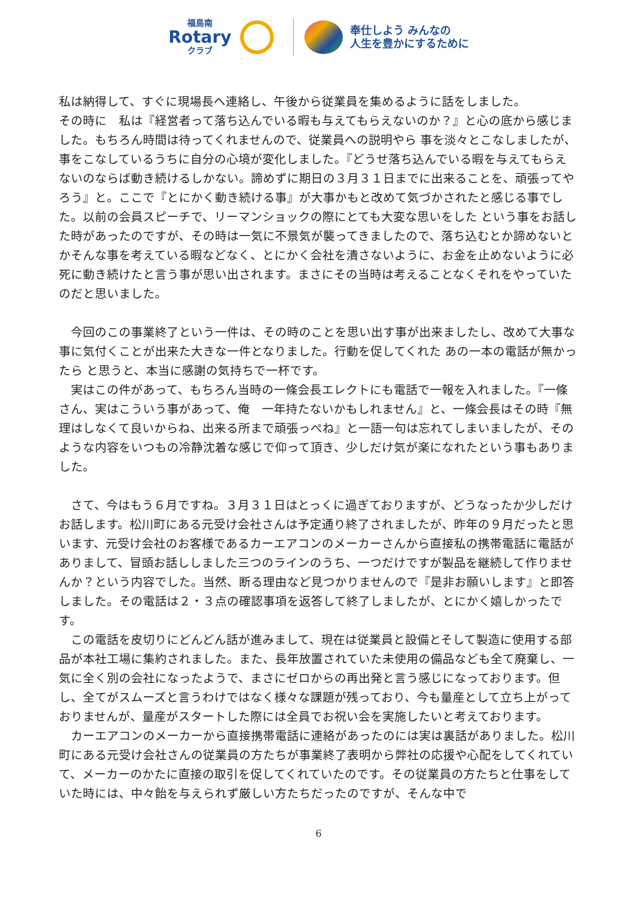福島南
Rotary
クラブ
奉仕しよう みんなの
人生を豊かにするために
私は納得して、すぐに現場長へ連絡し、午後から従業員を集めるように話をしました。
その時に　私は『経営者って落ち込んでいる暇も与えてもらえないのか？』と心の底から感じました。もちろん時間は待ってくれませんので、従業員への説明やら 事を淡々とこなしましたが、事をこなしているうちに自分の心境が変化しました。『どうせ落ち込んでいる暇を与えてもらえないのならば動き続けるしかない。諦めずに期日の３月３１日までに出来ることを、頑張ってやろう』と。ここで『とにかく動き続ける事』が大事かもと改めて気づかされたと感じる事でした。以前の会員スピーチで、リーマンショックの際にとても大変な思いをした という事をお話した時があったのですが、その時は一気に不景気が襲ってきましたので、落ち込むとか諦めないとかそんな事を考えている暇などなく、とにかく会社を潰さないように、お金を止めないように必死に動き続けたと言う事が思い出されます。まさにその当時は考えることなくそれをやっていたのだと思いました。
　今回のこの事業終了という一件は、その時のことを思い出す事が出来ましたし、改めて大事な事に気付くことが出来た大きな一件となりました。行動を促してくれた あの一本の電話が無かったら と思うと、本当に感謝の気持ちで一杯です。
　実はこの件があって、もちろん当時の一條会長エレクトにも電話で一報を入れました。『一條さん、実はこういう事があって、俺　一年持たないかもしれません』と、一條会長はその時『無理はしなくて良いからね、出来る所まで頑張っぺね』と一語一句は忘れてしまいましたが、そのような内容をいつもの冷静沈着な感じで仰って頂き、少しだけ気が楽になれたという事もありました。
　さて、今はもう６月ですね。３月３１日はとっくに過ぎておりますが、どうなったか少しだけお話します。松川町にある元受け会社さんは予定通り終了されましたが、昨年の９月だったと思います、元受け会社のお客様であるカーエアコンのメーカーさんから直接私の携帯電話に電話がありまして、冒頭お話ししました三つのラインのうち、一つだけですが製品を継続して作りませんか？という内容でした。当然、断る理由など見つかりませんので『是非お願いします』と即答しました。その電話は２・３点の確認事項を返答して終了しましたが、とにかく嬉しかったです。
　この電話を皮切りにどんどん話が進みまして、現在は従業員と設備とそして製造に使用する部品が本社工場に集約されました。また、長年放置されていた未使用の備品なども全て廃棄し、一気に全く別の会社になったようで、まさにゼロからの再出発と言う感じになっております。但し、全てがスムーズと言うわけではなく様々な課題が残っており、今も量産として立ち上がっておりませんが、量産がスタートした際には全員でお祝い会を実施したいと考えております。
　カーエアコンのメーカーから直接携帯電話に連絡があったのには実は裏話がありました。松川町にある元受け会社さんの従業員の方たちが事業終了表明から弊社の応援や心配をしてくれていて、メーカーのかたに直接の取引を促してくれていたのです。その従業員の方たちと仕事をしていた時には、中々飴を与えられず厳しい方たちだったのですが、そんな中で
6